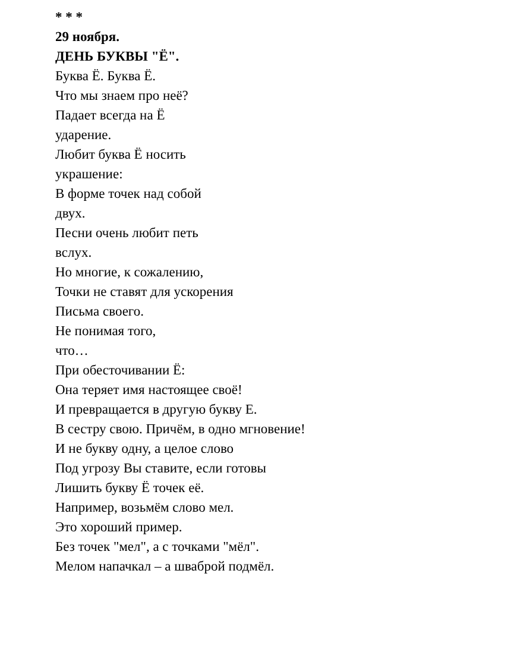* * *
29 ноября.
ДЕНЬ БУКВЫ "Ё".
Буква Ё. Буква Ё.
Что мы знаем про неё?
Падает всегда на Ё
ударение.
Любит буква Ё носить
украшение:
В форме точек над собой
двух.
Песни очень любит петь
вслух.
Но многие, к сожалению,
Точки не ставят для ускорения
Письма своего.
Не понимая того,
что…
При обесточивании Ё:
Она теряет имя настоящее своё!
И превращается в другую букву Е.
В сестру свою. Причём, в одно мгновение!
И не букву одну, а целое слово
Под угрозу Вы ставите, если готовы
Лишить букву Ё точек её.
Например, возьмём слово мел.
Это хороший пример.
Без точек "мел", а с точками "мёл".
Мелом напачкал – а шваброй подмёл.